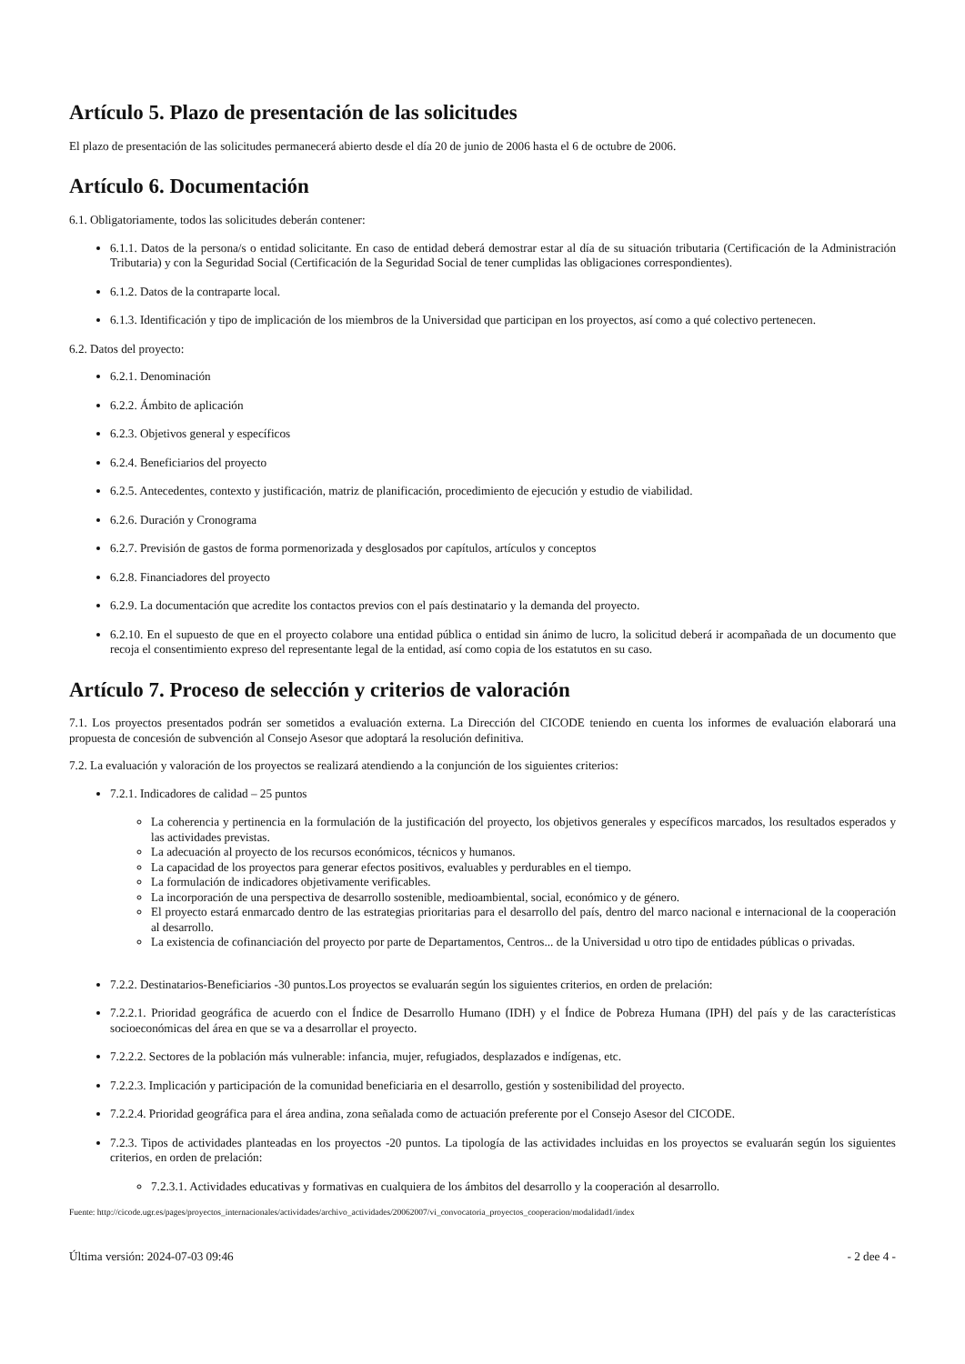Artículo 5. Plazo de presentación de las solicitudes
El plazo de presentación de las solicitudes permanecerá abierto desde el día 20 de junio de 2006 hasta el 6 de octubre de 2006.
Artículo 6. Documentación
6.1. Obligatoriamente, todos las solicitudes deberán contener:
6.1.1. Datos de la persona/s o entidad solicitante. En caso de entidad deberá demostrar estar al día de su situación tributaria (Certificación de la Administración Tributaria) y con la Seguridad Social (Certificación de la Seguridad Social de tener cumplidas las obligaciones correspondientes).
6.1.2. Datos de la contraparte local.
6.1.3. Identificación y tipo de implicación de los miembros de la Universidad que participan en los proyectos, así como a qué colectivo pertenecen.
6.2. Datos del proyecto:
6.2.1. Denominación
6.2.2. Ámbito de aplicación
6.2.3. Objetivos general y específicos
6.2.4. Beneficiarios del proyecto
6.2.5. Antecedentes, contexto y justificación, matriz de planificación, procedimiento de ejecución y estudio de viabilidad.
6.2.6. Duración y Cronograma
6.2.7. Previsión de gastos de forma pormenorizada y desglosados por capítulos, artículos y conceptos
6.2.8. Financiadores del proyecto
6.2.9. La documentación que acredite los contactos previos con el país destinatario y la demanda del proyecto.
6.2.10. En el supuesto de que en el proyecto colabore una entidad pública o entidad sin ánimo de lucro, la solicitud deberá ir acompañada de un documento que recoja el consentimiento expreso del representante legal de la entidad, así como copia de los estatutos en su caso.
Artículo 7. Proceso de selección y criterios de valoración
7.1. Los proyectos presentados podrán ser sometidos a evaluación externa. La Dirección del CICODE teniendo en cuenta los informes de evaluación elaborará una propuesta de concesión de subvención al Consejo Asesor que adoptará la resolución definitiva.
7.2. La evaluación y valoración de los proyectos se realizará atendiendo a la conjunción de los siguientes criterios:
7.2.1. Indicadores de calidad – 25 puntos
La coherencia y pertinencia en la formulación de la justificación del proyecto, los objetivos generales y específicos marcados, los resultados esperados y las actividades previstas.
La adecuación al proyecto de los recursos económicos, técnicos y humanos.
La capacidad de los proyectos para generar efectos positivos, evaluables y perdurables en el tiempo.
La formulación de indicadores objetivamente verificables.
La incorporación de una perspectiva de desarrollo sostenible, medioambiental, social, económico y de género.
El proyecto estará enmarcado dentro de las estrategias prioritarias para el desarrollo del país, dentro del marco nacional e internacional de la cooperación al desarrollo.
La existencia de cofinanciación del proyecto por parte de Departamentos, Centros... de la Universidad u otro tipo de entidades públicas o privadas.
7.2.2. Destinatarios-Beneficiarios -30 puntos.Los proyectos se evaluarán según los siguientes criterios, en orden de prelación:
7.2.2.1. Prioridad geográfica de acuerdo con el Índice de Desarrollo Humano (IDH) y el Índice de Pobreza Humana (IPH) del país y de las características socioeconómicas del área en que se va a desarrollar el proyecto.
7.2.2.2. Sectores de la población más vulnerable: infancia, mujer, refugiados, desplazados e indígenas, etc.
7.2.2.3. Implicación y participación de la comunidad beneficiaria en el desarrollo, gestión y sostenibilidad del proyecto.
7.2.2.4. Prioridad geográfica para el área andina, zona señalada como de actuación preferente por el Consejo Asesor del CICODE.
7.2.3. Tipos de actividades planteadas en los proyectos -20 puntos. La tipología de las actividades incluidas en los proyectos se evaluarán según los siguientes criterios, en orden de prelación:
7.2.3.1. Actividades educativas y formativas en cualquiera de los ámbitos del desarrollo y la cooperación al desarrollo.
Fuente: http://cicode.ugr.es/pages/proyectos_internacionales/actividades/archivo_actividades/20062007/vi_convocatoria_proyectos_cooperacion/modalidad1/index
Última versión: 2024-07-03 09:46 - 2 dee 4 -